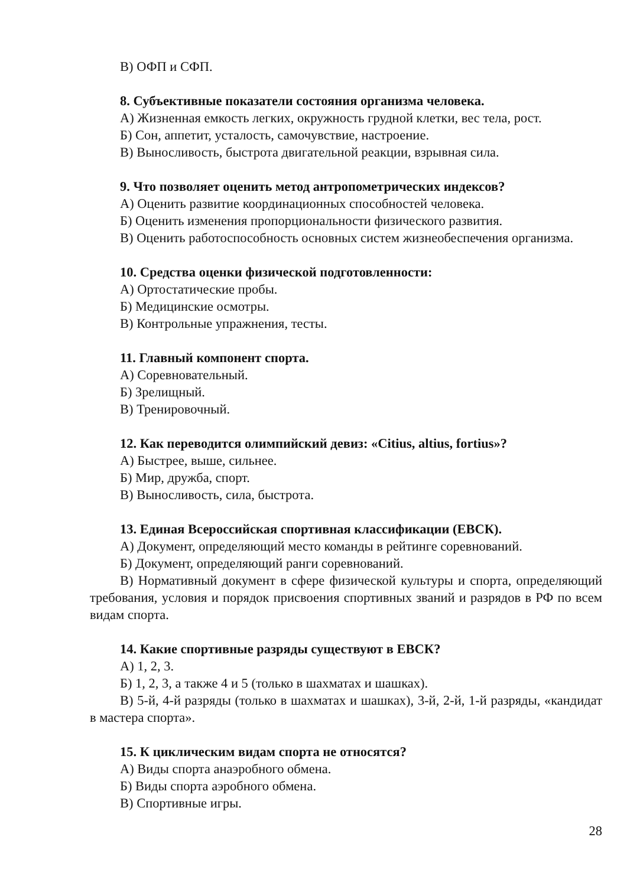В) ОФП и СФП.
8. Субъективные показатели состояния организма человека.
А) Жизненная емкость легких, окружность грудной клетки, вес тела, рост.
Б) Сон, аппетит, усталость, самочувствие, настроение.
В) Выносливость, быстрота двигательной реакции, взрывная сила.
9. Что позволяет оценить метод антропометрических индексов?
А) Оценить развитие координационных способностей человека.
Б) Оценить изменения пропорциональности физического развития.
В) Оценить работоспособность основных систем жизнеобеспечения организма.
10. Средства оценки физической подготовленности:
А) Ортостатические пробы.
Б) Медицинские осмотры.
В) Контрольные упражнения, тесты.
11. Главный компонент спорта.
А) Соревновательный.
Б) Зрелищный.
В) Тренировочный.
12. Как переводится олимпийский девиз: «Citius, altius, fortius»?
А) Быстрее, выше, сильнее.
Б) Мир, дружба, спорт.
В) Выносливость, сила, быстрота.
13. Единая Всероссийская спортивная классификации (ЕВСК).
А) Документ, определяющий место команды в рейтинге соревнований.
Б) Документ, определяющий ранги соревнований.
В) Нормативный документ в сфере физической культуры и спорта, определяющий требования, условия и порядок присвоения спортивных званий и разрядов в РФ по всем видам спорта.
14. Какие спортивные разряды существуют в ЕВСК?
А) 1, 2, 3.
Б) 1, 2, 3, а также 4 и 5 (только в шахматах и шашках).
В) 5-й, 4-й разряды (только в шахматах и шашках), 3-й, 2-й, 1-й разряды, «кандидат в мастера спорта».
15. К циклическим видам спорта не относятся?
А) Виды спорта анаэробного обмена.
Б) Виды спорта аэробного обмена.
В) Спортивные игры.
28